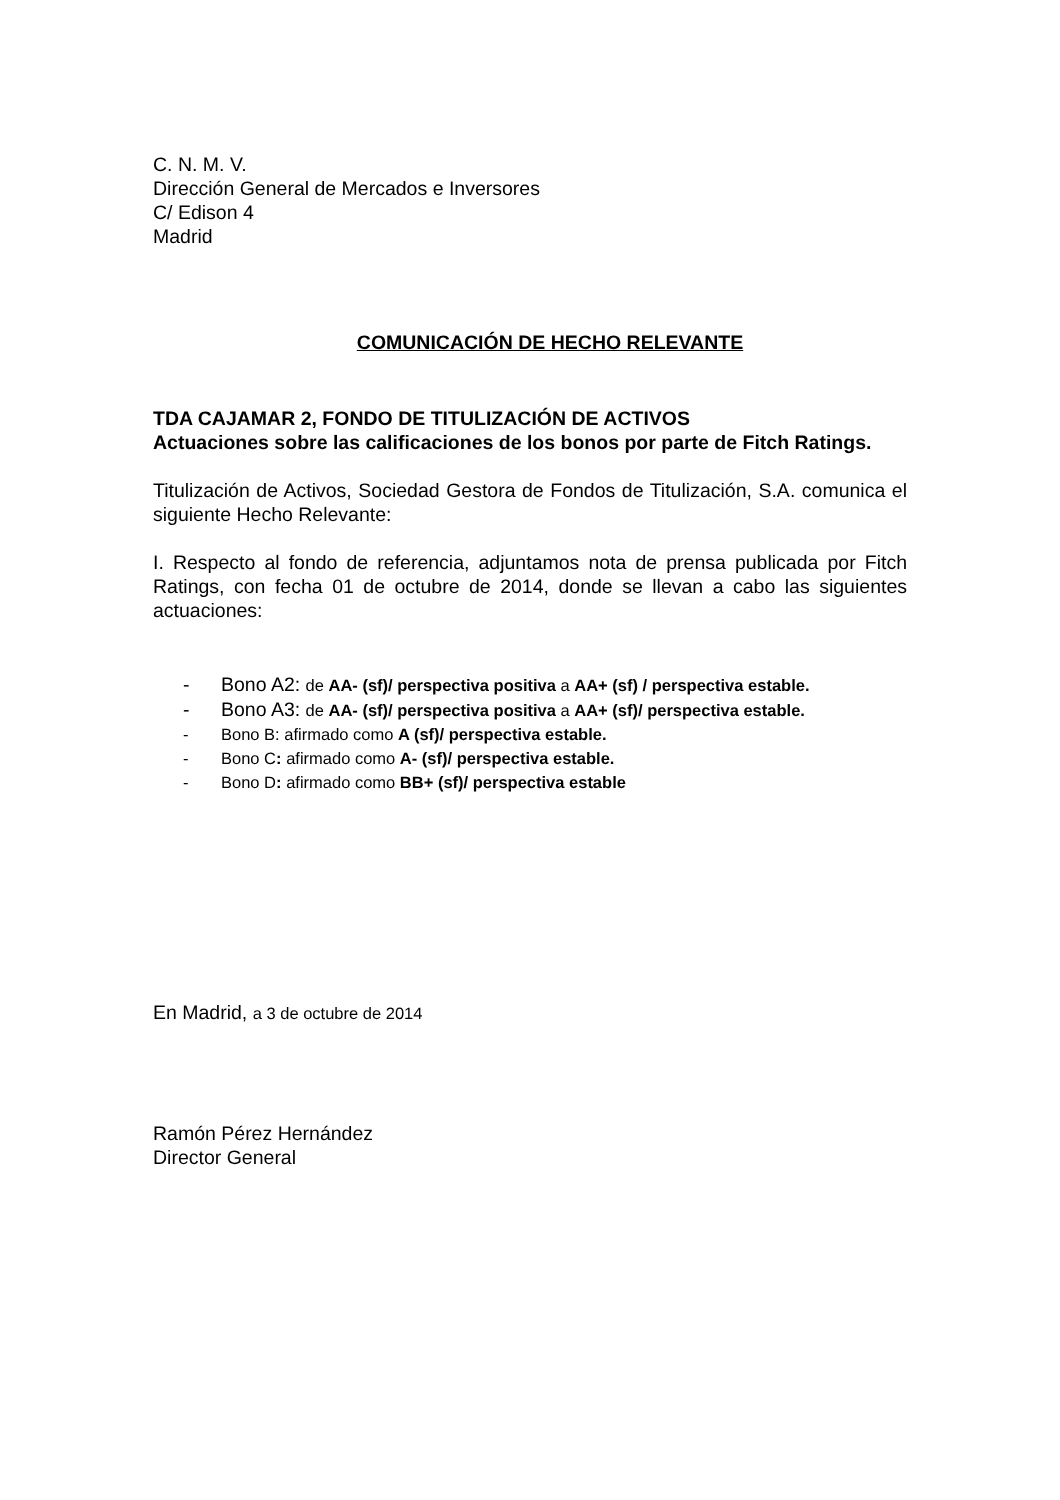C. N. M. V.
Dirección General de Mercados e Inversores
C/ Edison 4
Madrid
COMUNICACIÓN DE HECHO RELEVANTE
TDA CAJAMAR 2, FONDO DE TITULIZACIÓN DE ACTIVOS
Actuaciones sobre las calificaciones de los bonos por parte de Fitch Ratings.
Titulización de Activos, Sociedad Gestora de Fondos de Titulización, S.A. comunica el siguiente Hecho Relevante:
I. Respecto al fondo de referencia, adjuntamos nota de prensa publicada por Fitch Ratings, con fecha 01 de octubre de 2014, donde se llevan a cabo las siguientes actuaciones:
- Bono A2: de AA- (sf)/ perspectiva positiva a AA+ (sf) / perspectiva estable.
- Bono A3: de AA- (sf)/ perspectiva positiva a AA+ (sf)/ perspectiva estable.
- Bono B: afirmado como A (sf)/ perspectiva estable.
- Bono C: afirmado como A- (sf)/ perspectiva estable.
- Bono D: afirmado como BB+ (sf)/ perspectiva estable
En Madrid, a 3 de octubre de 2014
Ramón Pérez Hernández
Director General